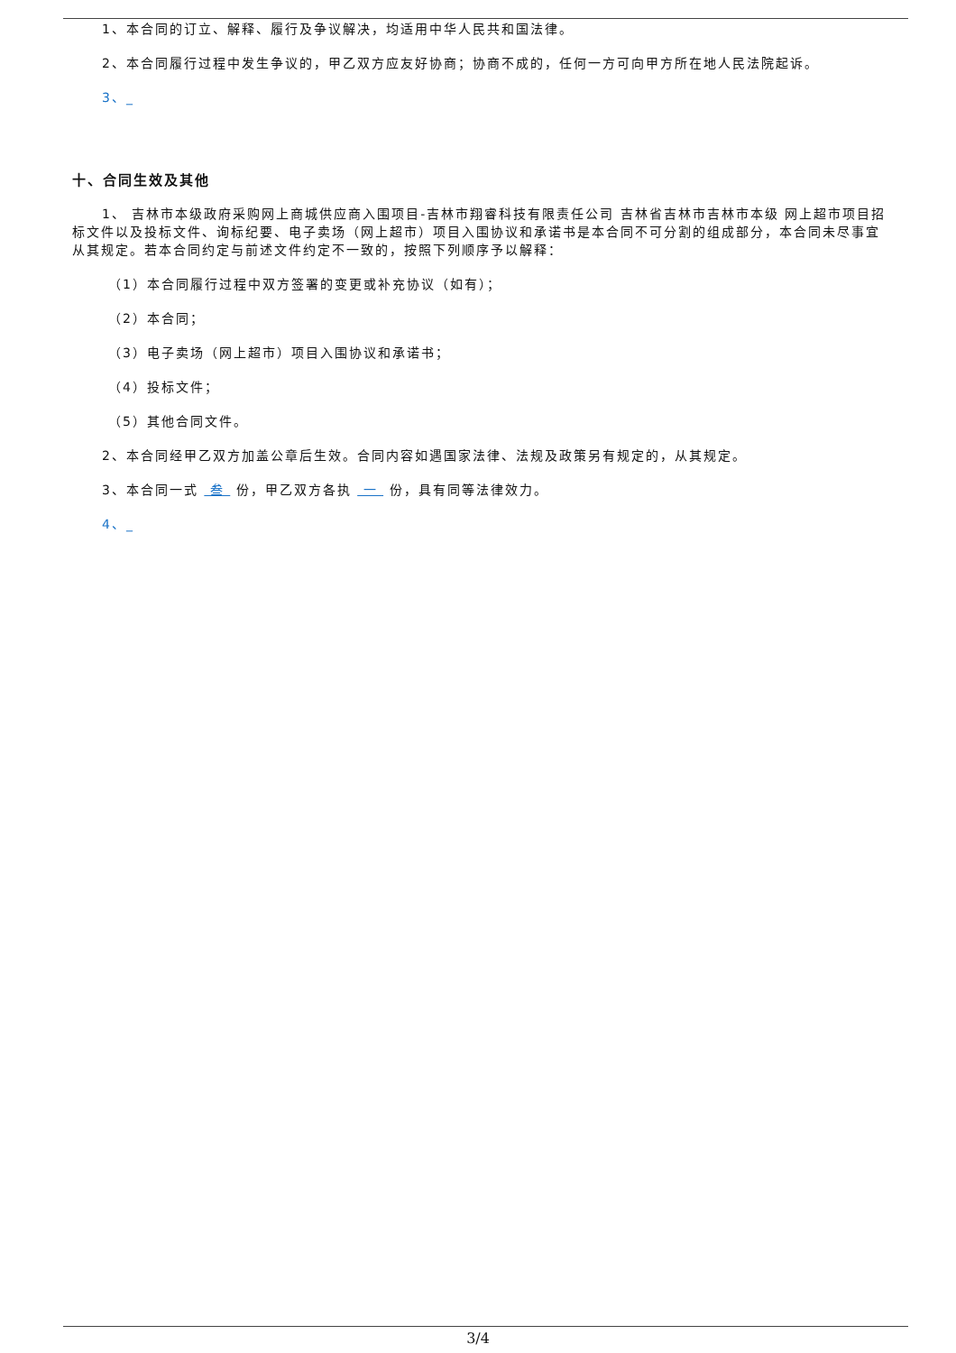1、本合同的订立、解释、履行及争议解决，均适用中华人民共和国法律。
2、本合同履行过程中发生争议的，甲乙双方应友好协商；协商不成的，任何一方可向甲方所在地人民法院起诉。
3、_
十、合同生效及其他
1、 吉林市本级政府采购网上商城供应商入围项目-吉林市翔睿科技有限责任公司 吉林省吉林市吉林市本级 网上超市项目招标文件以及投标文件、询标纪要、电子卖场（网上超市）项目入围协议和承诺书是本合同不可分割的组成部分，本合同未尽事宜从其规定。若本合同约定与前述文件约定不一致的，按照下列顺序予以解释：
（1）本合同履行过程中双方签署的变更或补充协议（如有）；
（2）本合同；
（3）电子卖场（网上超市）项目入围协议和承诺书；
（4）投标文件；
（5）其他合同文件。
2、本合同经甲乙双方加盖公章后生效。合同内容如遇国家法律、法规及政策另有规定的，从其规定。
3、本合同一式 叁 份，甲乙双方各执 一 份，具有同等法律效力。
4、_
3/4